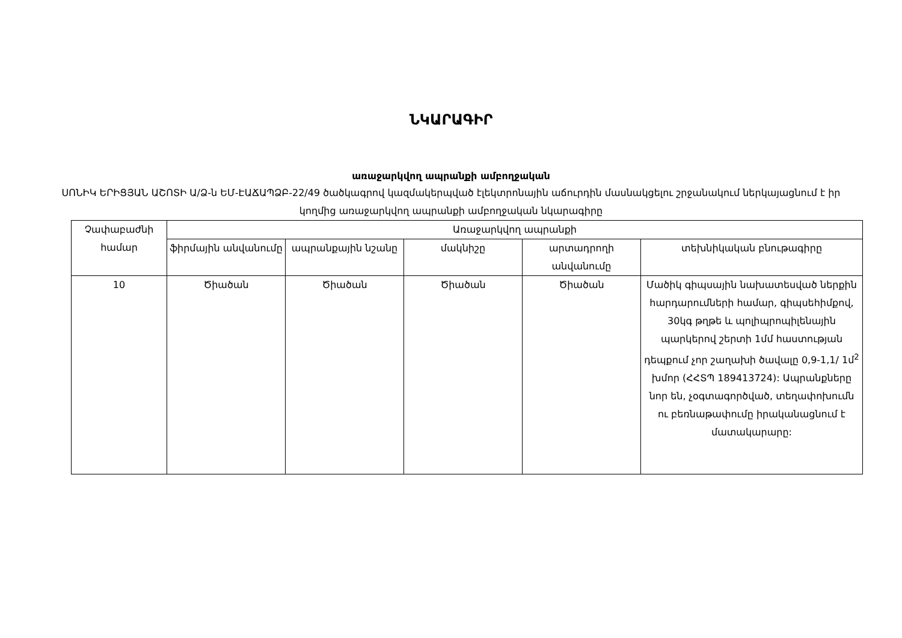ՆԿԱՐԱԳԻՐ
առաջարկվող ապրանքի ամբողջական
ՍՈՆԻԿ ԵՐԻՑՅԱՆ ԱՇՈՏԻ Ա/Ձ-ն ԵՄ-ԷԱՃԱՊՁԲ-22/49 ծածկագրով կազմակերպված էլեկտրոնային աճուրդին մասնակցելու շրջանակում ներկայացնում է իր կողմից առաջարկվող ապրանքի ամբողջական նկարագիրը
| Չափաբաժնի համար | Առաջարկվող ապրանքի | | | | |
| --- | --- | --- | --- | --- | --- |
| | ֆիրմային անվանումը | ապրանքային նշանը | մակնիշը | արտադրողի անվանումը | տեխնիկական բնութագիրը |
| 10 | Ծիածան | Ծիածան | Ծիածան | Ծիածան | Մածիկ գիպսային նախատեսված ներքին հարդարումների համար, գիպսեհիմքով, 30կգ թղթե և պոլիպրոպիլենային պարկերով շերտի 1մմ հաստության դեպքում չոր շաղախի ծավալը 0,9-1,1/ 1մ<sup>2</sup> խմոր (ՀՀՏՊ 189413724): Ապրանքները նոր են, չօգտագործված, տեղափոխումն ու բեռնաթափումը իրականացնում է մատակարարը: |